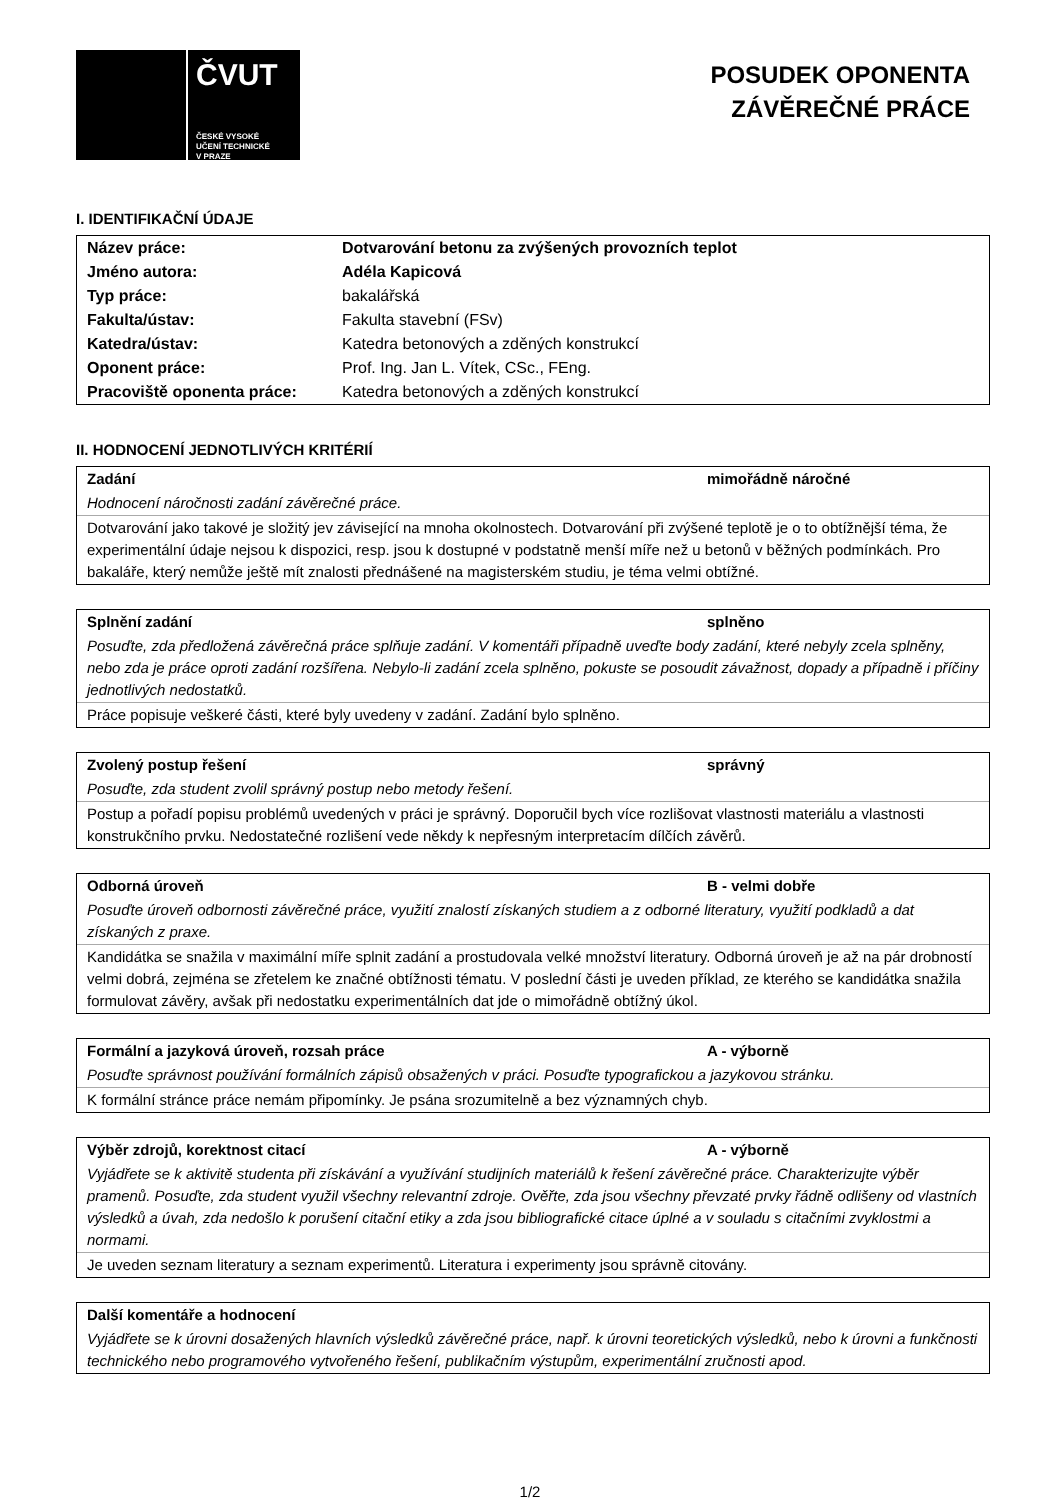ČVUT
ČESKÉ VYSOKÉ
UČENÍ TECHNICKÉ
V PRAZE
POSUDEK OPONENTA
ZÁVĚREČNÉ PRÁCE
I. IDENTIFIKAČNÍ ÚDAJE
| Název práce: | Dotvarování betonu za zvýšených provozních teplot |
| Jméno autora: | Adéla Kapicová |
| Typ práce: | bakalářská |
| Fakulta/ústav: | Fakulta stavební (FSv) |
| Katedra/ústav: | Katedra betonových a zděných konstrukcí |
| Oponent práce: | Prof. Ing. Jan L. Vítek, CSc., FEng. |
| Pracoviště oponenta práce: | Katedra betonových a zděných konstrukcí |
II. HODNOCENÍ JEDNOTLIVÝCH KRITÉRIÍ
Zadání mimořádně náročné
Hodnocení náročnosti zadání závěrečné práce.
Dotvarování jako takové je složitý jev závisející na mnoha okolnostech. Dotvarování při zvýšené teplotě je o to obtížnější téma, že experimentální údaje nejsou k dispozici, resp. jsou k dostupné v podstatně menší míře než u betonů v běžných podmínkách. Pro bakaláře, který nemůže ještě mít znalosti přednášené na magisterském studiu, je téma velmi obtížné.
Splnění zadání splněno
Posuďte, zda předložená závěrečná práce splňuje zadání. V komentáři případně uveďte body zadání, které nebyly zcela splněny, nebo zda je práce oproti zadání rozšířena. Nebylo-li zadání zcela splněno, pokuste se posoudit závažnost, dopady a případně i příčiny jednotlivých nedostatků.
Práce popisuje veškeré části, které byly uvedeny v zadání. Zadání bylo splněno.
Zvolený postup řešení správný
Posuďte, zda student zvolil správný postup nebo metody řešení.
Postup a pořadí popisu problémů uvedených v práci je správný. Doporučil bych více rozlišovat vlastnosti materiálu a vlastnosti konstrukčního prvku. Nedostatečné rozlišení vede někdy k nepřesným interpretacím dílčích závěrů.
Odborná úroveň B - velmi dobře
Posuďte úroveň odbornosti závěrečné práce, využití znalostí získaných studiem a z odborné literatury, využití podkladů a dat získaných z praxe.
Kandidátka se snažila v maximální míře splnit zadání a prostudovala velké množství literatury. Odborná úroveň je až na pár drobností velmi dobrá, zejména se zřetelem ke značné obtížnosti tématu. V poslední části je uveden příklad, ze kterého se kandidátka snažila formulovat závěry, avšak při nedostatku experimentálních dat jde o mimořádně obtížný úkol.
Formální a jazyková úroveň, rozsah práce A - výborně
Posuďte správnost používání formálních zápisů obsažených v práci. Posuďte typografickou a jazykovou stránku.
K formální stránce práce nemám připomínky. Je psána srozumitelně a bez významných chyb.
Výběr zdrojů, korektnost citací A - výborně
Vyjádřete se k aktivitě studenta při získávání a využívání studijních materiálů k řešení závěrečné práce. Charakterizujte výběr pramenů. Posuďte, zda student využil všechny relevantní zdroje. Ověřte, zda jsou všechny převzaté prvky řádně odlišeny od vlastních výsledků a úvah, zda nedošlo k porušení citační etiky a zda jsou bibliografické citace úplné a v souladu s citačními zvyklostmi a normami.
Je uveden seznam literatury a seznam experimentů. Literatura i experimenty jsou správně citovány.
Další komentáře a hodnocení
Vyjádřete se k úrovni dosažených hlavních výsledků závěrečné práce, např. k úrovni teoretických výsledků, nebo k úrovni a funkčnosti technického nebo programového vytvořeného řešení, publikačním výstupům, experimentální zručnosti apod.
1/2